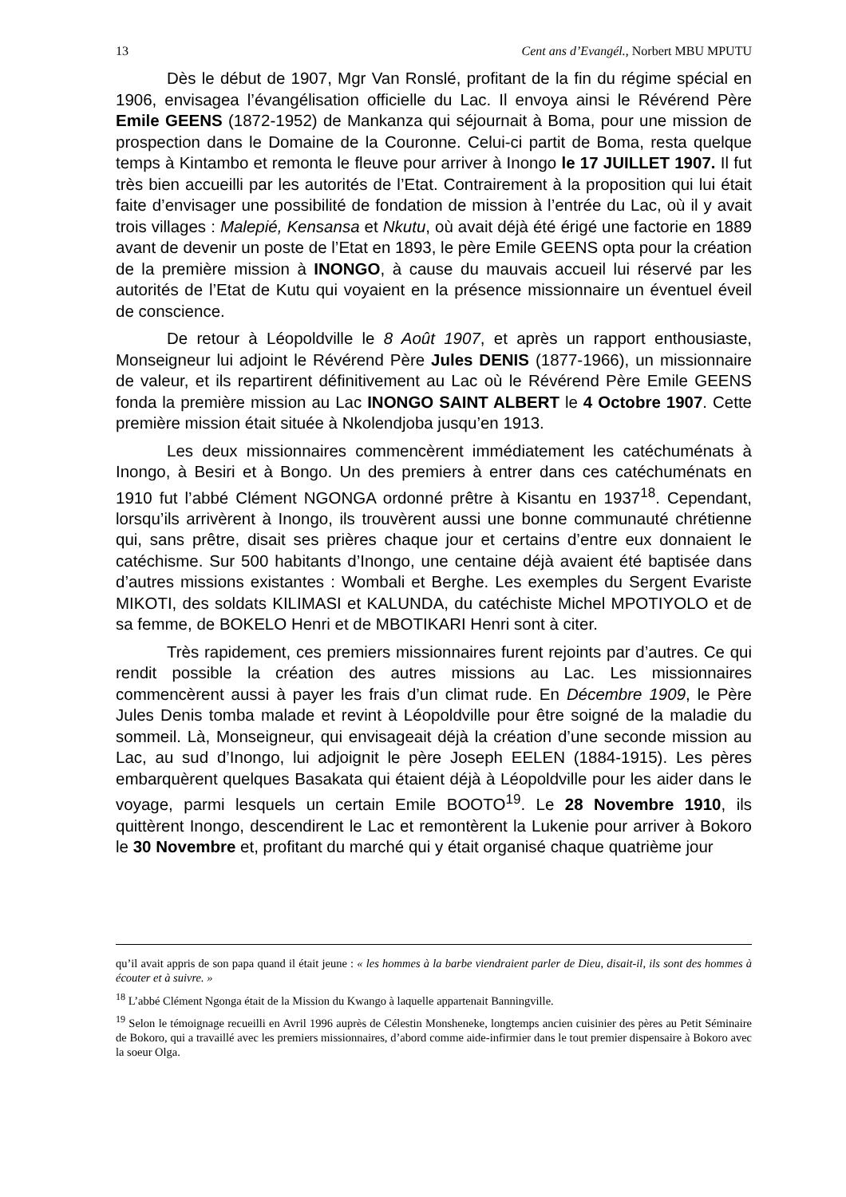13 Cent ans d’Evangél., Norbert MBU MPUTU
Dès le début de 1907, Mgr Van Ronslé, profitant de la fin du régime spécial en 1906, envisagea l’évangélisation officielle du Lac. Il envoya ainsi le Révérend Père Emile GEENS (1872-1952) de Mankanza qui séjournait à Boma, pour une mission de prospection dans le Domaine de la Couronne. Celui-ci partit de Boma, resta quelque temps à Kintambo et remonta le fleuve pour arriver à Inongo le 17 JUILLET 1907. Il fut très bien accueilli par les autorités de l’Etat. Contrairement à la proposition qui lui était faite d’envisager une possibilité de fondation de mission à l’entrée du Lac, où il y avait trois villages : Malepié, Kensansa et Nkutu, où avait déjà été érigé une factorie en 1889 avant de devenir un poste de l’Etat en 1893, le père Emile GEENS opta pour la création de la première mission à INONGO, à cause du mauvais accueil lui réservé par les autorités de l’Etat de Kutu qui voyaient en la présence missionnaire un éventuel éveil de conscience.
De retour à Léopoldville le 8 Août 1907, et après un rapport enthousiaste, Monseigneur lui adjoint le Révérend Père Jules DENIS (1877-1966), un missionnaire de valeur, et ils repartirent définitivement au Lac où le Révérend Père Emile GEENS fonda la première mission au Lac INONGO SAINT ALBERT le 4 Octobre 1907. Cette première mission était située à Nkolendjoba jusqu’en 1913.
Les deux missionnaires commencèrent immédiatement les catéchuménats à Inongo, à Besiri et à Bongo. Un des premiers à entrer dans ces catéchuménats en 1910 fut l’abbé Clément NGONGA ordonné prêtre à Kisantu en 1937<sup>18</sup>. Cependant, lorsqu’ils arrivèrent à Inongo, ils trouvèrent aussi une bonne communauté chrétienne qui, sans prêtre, disait ses prières chaque jour et certains d’entre eux donnaient le catéchisme. Sur 500 habitants d’Inongo, une centaine déjà avaient été baptisée dans d’autres missions existantes : Wombali et Berghe. Les exemples du Sergent Evariste MIKOTI, des soldats KILIMASI et KALUNDA, du catéchiste Michel MPOTIYOLO et de sa femme, de BOKELO Henri et de MBOTIKARI Henri sont à citer.
Très rapidement, ces premiers missionnaires furent rejoints par d’autres. Ce qui rendit possible la création des autres missions au Lac. Les missionnaires commencèrent aussi à payer les frais d’un climat rude. En Décembre 1909, le Père Jules Denis tomba malade et revint à Léopoldville pour être soigné de la maladie du sommeil. Là, Monseigneur, qui envisageait déjà la création d’une seconde mission au Lac, au sud d’Inongo, lui adjoignit le père Joseph EELEN (1884-1915). Les pères embarquèrent quelques Basakata qui étaient déjà à Léopoldville pour les aider dans le voyage, parmi lesquels un certain Emile BOOTO<sup>19</sup>. Le 28 Novembre 1910, ils quittèrent Inongo, descendirent le Lac et remontèrent la Lukenie pour arriver à Bokoro le 30 Novembre et, profitant du marché qui y était organisé chaque quatrième jour
qu’il avait appris de son papa quand il était jeune : « les hommes à la barbe viendraient parler de Dieu, disait-il, ils sont des hommes à écouter et à suivre. »
<sup>18</sup> L’abbé Clément Ngonga était de la Mission du Kwango à laquelle appartenait Banningville.
<sup>19</sup> Selon le témoignage recueilli en Avril 1996 auprès de Célestin Monsheneke, longtemps ancien cuisinier des pères au Petit Séminaire de Bokoro, qui a travaillé avec les premiers missionnaires, d’abord comme aide-infirmier dans le tout premier dispensaire à Bokoro avec la soeur Olga.